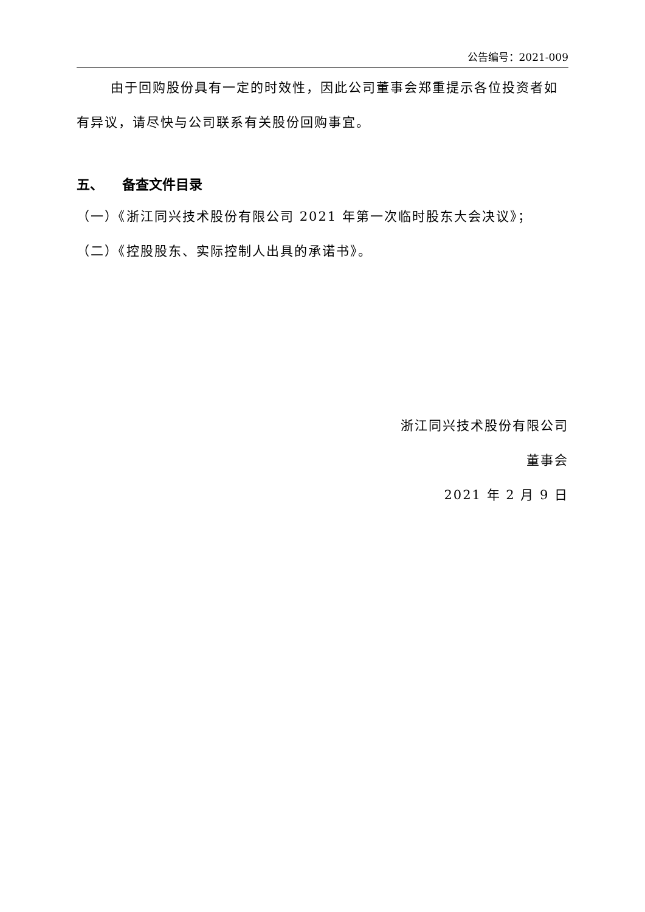公告编号：2021-009
由于回购股份具有一定的时效性，因此公司董事会郑重提示各位投资者如有异议，请尽快与公司联系有关股份回购事宜。
五、 备查文件目录
（一）《浙江同兴技术股份有限公司 2021 年第一次临时股东大会决议》；
（二）《控股股东、实际控制人出具的承诺书》。
浙江同兴技术股份有限公司
董事会
2021 年 2 月 9 日